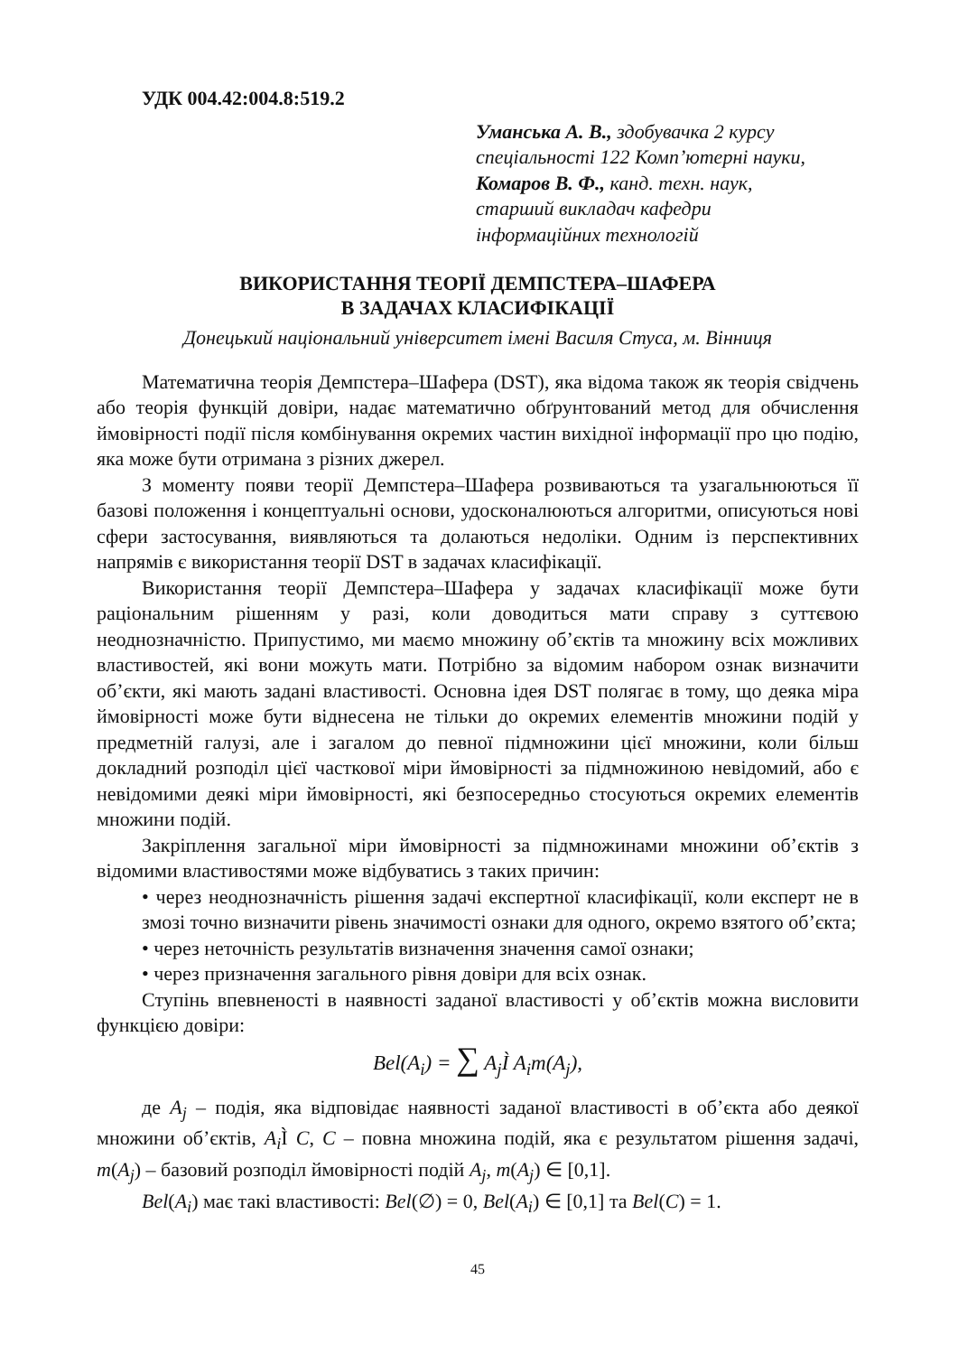УДК 004.42:004.8:519.2
Уманська А. В., здобувачка 2 курсу
спеціальності 122 Комп’ютерні науки,
Комаров В. Ф., канд. техн. наук,
старший викладач кафедри
інформаційних технологій
ВИКОРИСТАННЯ ТЕОРІЇ ДЕМПСТЕРА–ШАФЕРА
В ЗАДАЧАХ КЛАСИФІКАЦІЇ
Донецький національний університет імені Василя Стуса, м. Вінниця
Математична теорія Демпстера–Шафера (DST), яка відома також як теорія свідчень або теорія функцій довіри, надає математично обґрунтований метод для обчислення ймовірності події після комбінування окремих частин вихідної інформації про цю подію, яка може бути отримана з різних джерел.
З моменту появи теорії Демпстера–Шафера розвиваються та узагальнюються її базові положення і концептуальні основи, удосконалюються алгоритми, описуються нові сфери застосування, виявляються та долаються недоліки. Одним із перспективних напрямів є використання теорії DST в задачах класифікації.
Використання теорії Демпстера–Шафера у задачах класифікації може бути раціональним рішенням у разі, коли доводиться мати справу з суттєвою неоднозначністю. Припустимо, ми маємо множину об’єктів та множину всіх можливих властивостей, які вони можуть мати. Потрібно за відомим набором ознак визначити об’єкти, які мають задані властивості. Основна ідея DST полягає в тому, що деяка міра ймовірності може бути віднесена не тільки до окремих елементів множини подій у предметній галузі, але і загалом до певної підмножини цієї множини, коли більш докладний розподіл цієї часткової міри ймовірності за підмножиною невідомий, або є невідомими деякі міри ймовірності, які безпосередньо стосуються окремих елементів множини подій.
Закріплення загальної міри ймовірності за підмножинами множини об’єктів з відомими властивостями може відбуватись з таких причин:
• через неоднозначність рішення задачі експертної класифікації, коли експерт не в змозі точно визначити рівень значимості ознаки для одного, окремо взятого об’єкта;
• через неточність результатів визначення значення самої ознаки;
• через призначення загального рівня довіри для всіх ознак.
Ступінь впевненості в наявності заданої властивості у об’єктів можна висловити функцією довіри:
Bel(A<sub>i</sub>) = ∑ A<sub>j</sub>Ì A<sub>i</sub>m(A<sub>j</sub>),
де A<sub>j</sub> – подія, яка відповідає наявності заданої властивості в об’єкта або деякої множини об’єктів, A<sub>i</sub> Ì C, C – повна множина подій, яка є результатом рішення задачі, m(A<sub>j</sub>) – базовий розподіл ймовірності подій A<sub>j</sub>, m(A<sub>j</sub>) ∈ [0,1].
Bel(A<sub>i</sub>) має такі властивості: Bel(∅) = 0, Bel(A<sub>i</sub>) ∈ [0,1] та Bel(C) = 1.
45